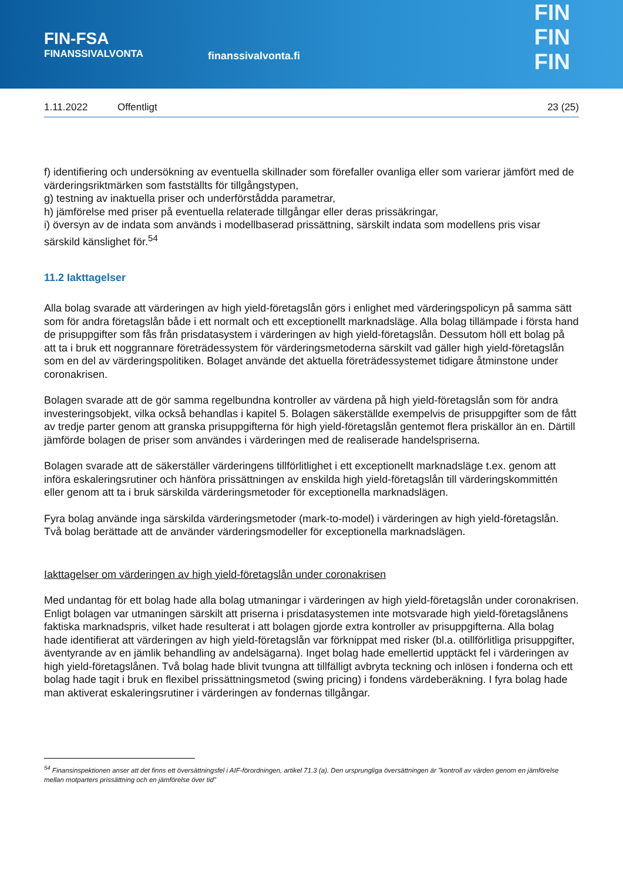FIN-FSA
FINANSSIVALVONTA
finanssivalvonta.fi
FIN
FIN
FIN
1.11.2022 Offentligt 23 (25)
f) identifiering och undersökning av eventuella skillnader som förefaller ovanliga eller som varierar jämfört med de värderingsriktmärken som fastställts för tillgångstypen,
g) testning av inaktuella priser och underförstådda parametrar,
h) jämförelse med priser på eventuella relaterade tillgångar eller deras prissäkringar,
i) översyn av de indata som används i modellbaserad prissättning, särskilt indata som modellens pris visar särskild känslighet för.<sup>54</sup>
11.2 Iakttagelser
Alla bolag svarade att värderingen av high yield-företagslån görs i enlighet med värderingspolicyn på samma sätt som för andra företagslån både i ett normalt och ett exceptionellt marknadsläge. Alla bolag tillämpade i första hand de prisuppgifter som fås från prisdatasystem i värderingen av high yield-företagslån. Dessutom höll ett bolag på att ta i bruk ett noggrannare företrädessystem för värderingsmetoderna särskilt vad gäller high yield-företagslån som en del av värderingspolitiken. Bolaget använde det aktuella företrädessystemet tidigare åtminstone under coronakrisen.
Bolagen svarade att de gör samma regelbundna kontroller av värdena på high yield-företagslån som för andra investeringsobjekt, vilka också behandlas i kapitel 5. Bolagen säkerställde exempelvis de prisuppgifter som de fått av tredje parter genom att granska prisuppgifterna för high yield-företagslån gentemot flera priskällor än en. Därtill jämförde bolagen de priser som användes i värderingen med de realiserade handelspriserna.
Bolagen svarade att de säkerställer värderingens tillförlitlighet i ett exceptionellt marknadsläge t.ex. genom att införa eskaleringsrutiner och hänföra prissättningen av enskilda high yield-företagslån till värderingskommittén eller genom att ta i bruk särskilda värderingsmetoder för exceptionella marknadslägen.
Fyra bolag använde inga särskilda värderingsmetoder (mark-to-model) i värderingen av high yield-företagslån. Två bolag berättade att de använder värderingsmodeller för exceptionella marknadslägen.
Iakttagelser om värderingen av high yield-företagslån under coronakrisen
Med undantag för ett bolag hade alla bolag utmaningar i värderingen av high yield-företagslån under coronakrisen. Enligt bolagen var utmaningen särskilt att priserna i prisdatasystemen inte motsvarade high yield-företagslånens faktiska marknadspris, vilket hade resulterat i att bolagen gjorde extra kontroller av prisuppgifterna. Alla bolag hade identifierat att värderingen av high yield-företagslån var förknippat med risker (bl.a. otillförlitliga prisuppgifter, äventyrande av en jämlik behandling av andelsägarna). Inget bolag hade emellertid upptäckt fel i värderingen av high yield-företagslånen. Två bolag hade blivit tvungna att tillfälligt avbryta teckning och inlösen i fonderna och ett bolag hade tagit i bruk en flexibel prissättningsmetod (swing pricing) i fondens värdeberäkning. I fyra bolag hade man aktiverat eskaleringsrutiner i värderingen av fondernas tillgångar.
<sup>54</sup> Finansinspektionen anser att det finns ett översättningsfel i AIF-förordningen, artikel 71.3 (a). Den ursprungliga översättningen är ”kontroll av värden genom en jämförelse mellan motparters prissättning och en jämförelse över tid”